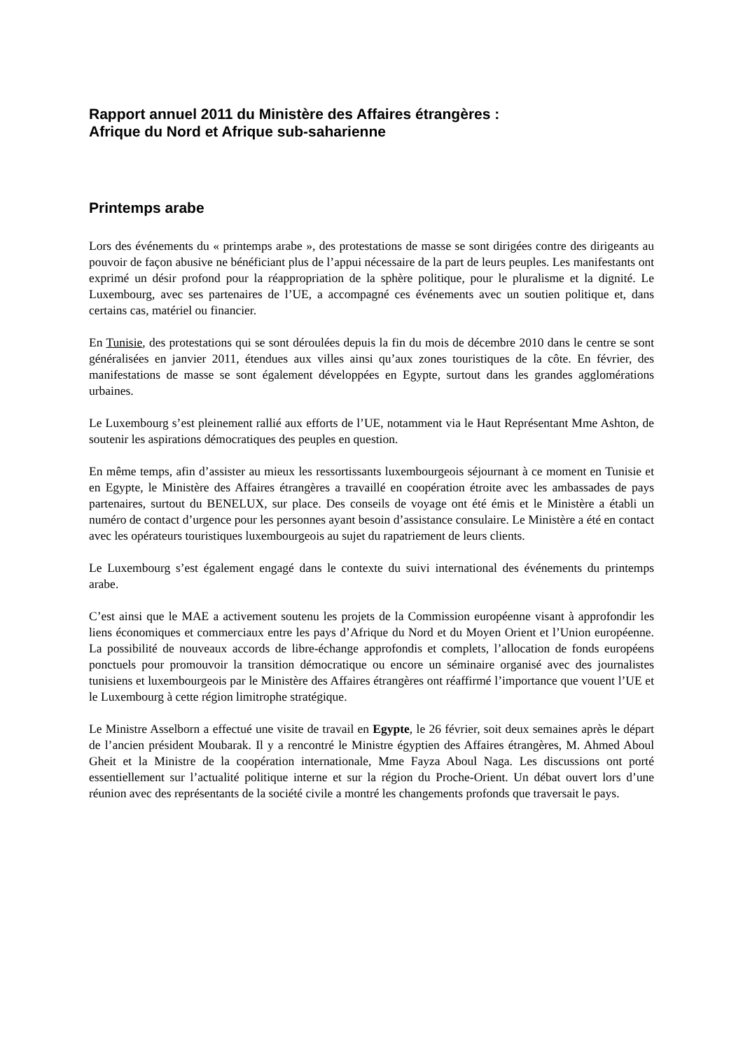Rapport annuel 2011 du Ministère des Affaires étrangères :
Afrique du Nord et Afrique sub-saharienne
Printemps arabe
Lors des événements du « printemps arabe », des protestations de masse se sont dirigées contre des dirigeants au pouvoir de façon abusive ne bénéficiant plus de l’appui nécessaire de la part de leurs peuples. Les manifestants ont exprimé un désir profond pour la réappropriation de la sphère politique, pour le pluralisme et la dignité. Le Luxembourg, avec ses partenaires de l’UE, a accompagné ces événements avec un soutien politique et, dans certains cas, matériel ou financier.
En Tunisie, des protestations qui se sont déroulées depuis la fin du mois de décembre 2010 dans le centre se sont généralisées en janvier 2011, étendues aux villes ainsi qu’aux zones touristiques de la côte. En février, des manifestations de masse se sont également développées en Egypte, surtout dans les grandes agglomérations urbaines.
Le Luxembourg s’est pleinement rallié aux efforts de l’UE, notamment via le Haut Représentant Mme Ashton, de soutenir les aspirations démocratiques des peuples en question.
En même temps, afin d’assister au mieux les ressortissants luxembourgeois séjournant à ce moment en Tunisie et en Egypte, le Ministère des Affaires étrangères a travaillé en coopération étroite avec les ambassades de pays partenaires, surtout du BENELUX, sur place. Des conseils de voyage ont été émis et le Ministère a établi un numéro de contact d’urgence pour les personnes ayant besoin d’assistance consulaire. Le Ministère a été en contact avec les opérateurs touristiques luxembourgeois au sujet du rapatriement de leurs clients.
Le Luxembourg s’est également engagé dans le contexte du suivi international des événements du printemps arabe.
C’est ainsi que le MAE a activement soutenu les projets de la Commission européenne visant à approfondir les liens économiques et commerciaux entre les pays d’Afrique du Nord et du Moyen Orient et l’Union européenne. La possibilité de nouveaux accords de libre-échange approfondis et complets, l’allocation de fonds européens ponctuels pour promouvoir la transition démocratique ou encore un séminaire organisé avec des journalistes tunisiens et luxembourgeois par le Ministère des Affaires étrangères ont réaffirmé l’importance que vouent l’UE et le Luxembourg à cette région limitrophe stratégique.
Le Ministre Asselborn a effectué une visite de travail en Egypte, le 26 février, soit deux semaines après le départ de l’ancien président Moubarak. Il y a rencontré le Ministre égyptien des Affaires étrangères, M. Ahmed Aboul Gheit et la Ministre de la coopération internationale, Mme Fayza Aboul Naga. Les discussions ont porté essentiellement sur l’actualité politique interne et sur la région du Proche-Orient. Un débat ouvert lors d’une réunion avec des représentants de la société civile a montré les changements profonds que traversait le pays.